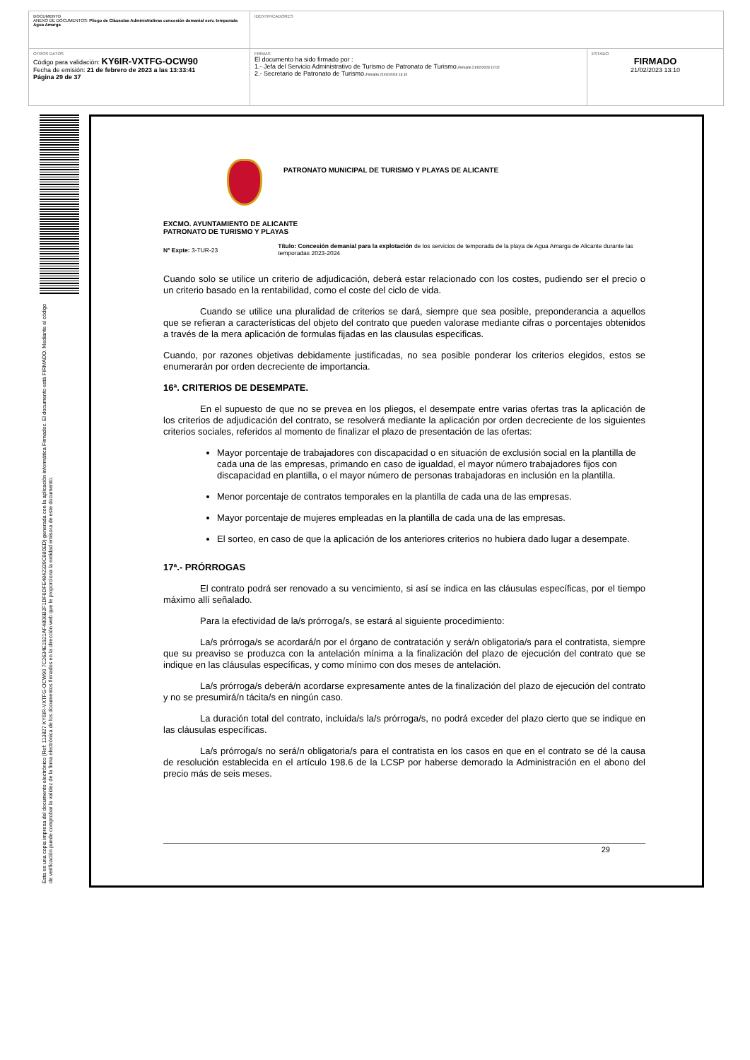| DOCUMENTO ANEXO DE DOCUMENTOS: Pliego de Cláusulas Administrativas concesión demanial serv. temporada Agua Amarga | IDENTIFICADORES | |
| OTROS DATOS Código para validación: KY6IR-VXTFG-OCW90 Fecha de emisión: 21 de febrero de 2023 a las 13:33:41 Página 29 de 37 | FIRMAS El documento ha sido firmado por : 1.- Jefa del Servicio Administrativo de Turismo de Patronato de Turismo. Firmado 21/02/2023 12:02 2.- Secretario de Patronato de Turismo. Firmado 21/02/2023 13:10 | ESTADO FIRMADO 21/02/2023 13:10 |
Esta es una copia impresa del documento electrónico (Ref: 113827 KY6IR-VXTFG-OCW90 7C2634E1921AF4806B2F1DF6DFE4842339C880ED) generada con la aplicación informática Firmadoc. El documento está FIRMADO. Mediante el código de verificación puede comprobar la validez de la firma electrónica de los documentos firmados en la dirección web que le proporciona la entidad emisora de este documento.
PATRONATO MUNICIPAL DE TURISMO Y PLAYAS DE ALICANTE
EXCMO. AYUNTAMIENTO DE ALICANTE
PATRONATO DE TURISMO Y PLAYAS
Nº Expte: 3-TUR-23
Título: Concesión demanial para la explotación de los servicios de temporada de la playa de Agua Amarga de Alicante durante las temporadas 2023-2024
Cuando solo se utilice un criterio de adjudicación, deberá estar relacionado con los costes, pudiendo ser el precio o un criterio basado en la rentabilidad, como el coste del ciclo de vida.
Cuando se utilice una pluralidad de criterios se dará, siempre que sea posible, preponderancia a aquellos que se refieran a características del objeto del contrato que pueden valorase mediante cifras o porcentajes obtenidos a través de la mera aplicación de formulas fijadas en las clausulas especificas.
Cuando, por razones objetivas debidamente justificadas, no sea posible ponderar los criterios elegidos, estos se enumerarán por orden decreciente de importancia.
16ª. CRITERIOS DE DESEMPATE.
En el supuesto de que no se prevea en los pliegos, el desempate entre varias ofertas tras la aplicación de los criterios de adjudicación del contrato, se resolverá mediante la aplicación por orden decreciente de los siguientes criterios sociales, referidos al momento de finalizar el plazo de presentación de las ofertas:
Mayor porcentaje de trabajadores con discapacidad o en situación de exclusión social en la plantilla de cada una de las empresas, primando en caso de igualdad, el mayor número trabajadores fijos con discapacidad en plantilla, o el mayor número de personas trabajadoras en inclusión en la plantilla.
Menor porcentaje de contratos temporales en la plantilla de cada una de las empresas.
Mayor porcentaje de mujeres empleadas en la plantilla de cada una de las empresas.
El sorteo, en caso de que la aplicación de los anteriores criterios no hubiera dado lugar a desempate.
17ª.- PRÓRROGAS
El contrato podrá ser renovado a su vencimiento, si así se indica en las cláusulas específicas, por el tiempo máximo allí señalado.
Para la efectividad de la/s prórroga/s, se estará al siguiente procedimiento:
La/s prórroga/s se acordará/n por el órgano de contratación y será/n obligatoria/s para el contratista, siempre que su preaviso se produzca con la antelación mínima a la finalización del plazo de ejecución del contrato que se indique en las cláusulas específicas, y como mínimo con dos meses de antelación.
La/s prórroga/s deberá/n acordarse expresamente antes de la finalización del plazo de ejecución del contrato y no se presumirá/n tácita/s en ningún caso.
La duración total del contrato, incluida/s la/s prórroga/s, no podrá exceder del plazo cierto que se indique en las cláusulas específicas.
La/s prórroga/s no será/n obligatoria/s para el contratista en los casos en que en el contrato se dé la causa de resolución establecida en el artículo 198.6 de la LCSP por haberse demorado la Administración en el abono del precio más de seis meses.
29